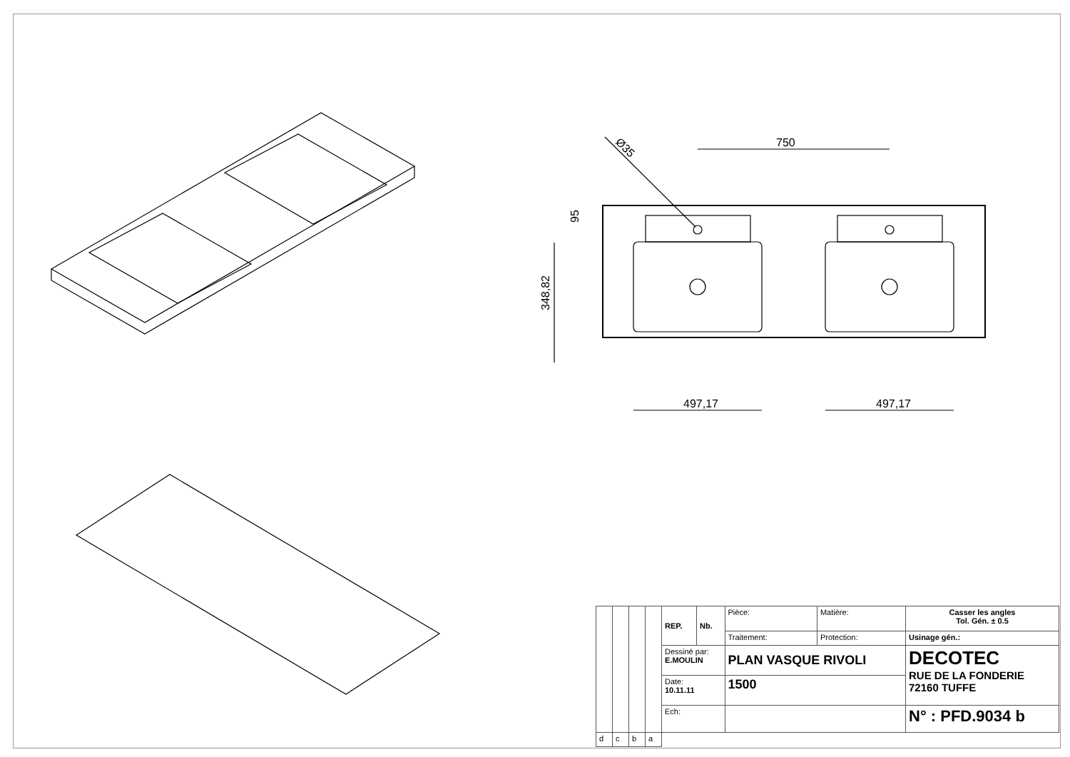750
497,17
497,17
348,82
95
Ø35
| | | | | REP. | Nb. | Pièce: | Matière: | Casser les angles Tol. Gén. ± 0.5 |
| | | | | | | Traitement: | Protection: | Usinage gén.: |
| | | | | Dessiné par: E.MOULIN | | PLAN VASQUE RIVOLI | | DECOTEC RUE DE LA FONDERIE 72160 TUFFE |
| | | | | Date: 10.11.11 | | 1500 | | |
| | | | | Ech: | | | | N° : PFD.9034 b |
| d | c | b | a | | | | | |